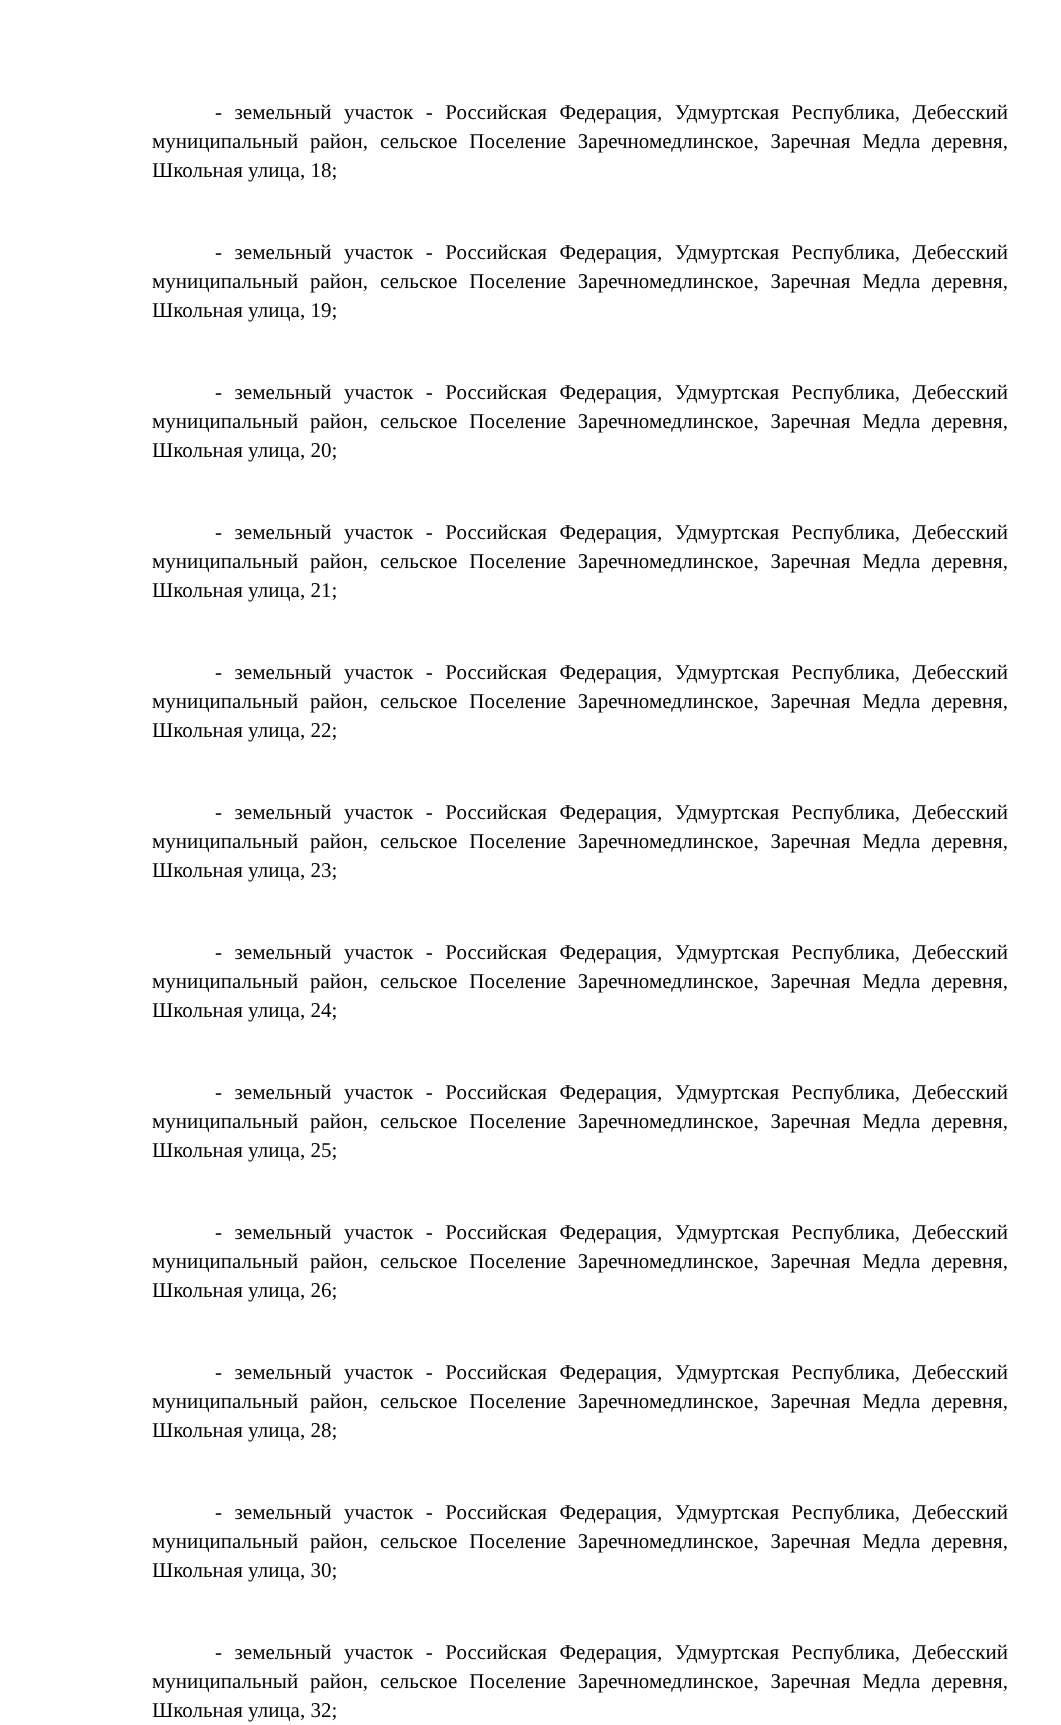- земельный участок - Российская Федерация, Удмуртская Республика, Дебесский муниципальный район, сельское Поселение Заречномедлинское, Заречная Медла деревня, Школьная улица, 18;
- земельный участок - Российская Федерация, Удмуртская Республика, Дебесский муниципальный район, сельское Поселение Заречномедлинское, Заречная Медла деревня, Школьная улица, 19;
- земельный участок - Российская Федерация, Удмуртская Республика, Дебесский муниципальный район, сельское Поселение Заречномедлинское, Заречная Медла деревня, Школьная улица, 20;
- земельный участок - Российская Федерация, Удмуртская Республика, Дебесский муниципальный район, сельское Поселение Заречномедлинское, Заречная Медла деревня, Школьная улица, 21;
- земельный участок - Российская Федерация, Удмуртская Республика, Дебесский муниципальный район, сельское Поселение Заречномедлинское, Заречная Медла деревня, Школьная улица, 22;
- земельный участок - Российская Федерация, Удмуртская Республика, Дебесский муниципальный район, сельское Поселение Заречномедлинское, Заречная Медла деревня, Школьная улица, 23;
- земельный участок - Российская Федерация, Удмуртская Республика, Дебесский муниципальный район, сельское Поселение Заречномедлинское, Заречная Медла деревня, Школьная улица, 24;
- земельный участок - Российская Федерация, Удмуртская Республика, Дебесский муниципальный район, сельское Поселение Заречномедлинское, Заречная Медла деревня, Школьная улица, 25;
- земельный участок - Российская Федерация, Удмуртская Республика, Дебесский муниципальный район, сельское Поселение Заречномедлинское, Заречная Медла деревня, Школьная улица, 26;
- земельный участок - Российская Федерация, Удмуртская Республика, Дебесский муниципальный район, сельское Поселение Заречномедлинское, Заречная Медла деревня, Школьная улица, 28;
- земельный участок - Российская Федерация, Удмуртская Республика, Дебесский муниципальный район, сельское Поселение Заречномедлинское, Заречная Медла деревня, Школьная улица, 30;
- земельный участок - Российская Федерация, Удмуртская Республика, Дебесский муниципальный район, сельское Поселение Заречномедлинское, Заречная Медла деревня, Школьная улица, 32;